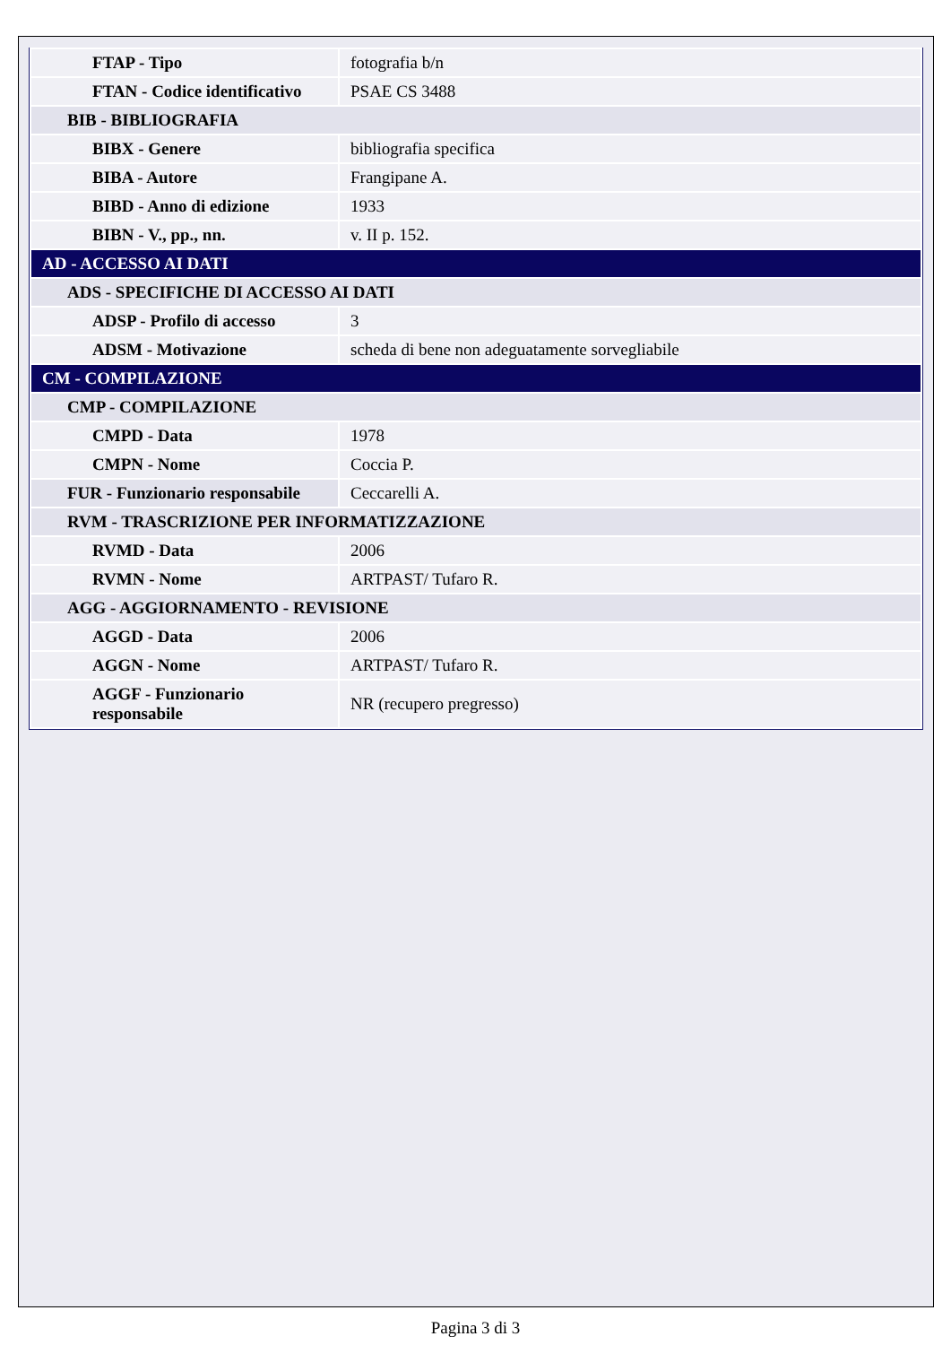| FTAP - Tipo | fotografia b/n |
| FTAN - Codice identificativo | PSAE CS 3488 |
| BIB - BIBLIOGRAFIA | |
| BIBX - Genere | bibliografia specifica |
| BIBA - Autore | Frangipane A. |
| BIBD - Anno di edizione | 1933 |
| BIBN - V., pp., nn. | v. II p. 152. |
| AD - ACCESSO AI DATI | |
| ADS - SPECIFICHE DI ACCESSO AI DATI | |
| ADSP - Profilo di accesso | 3 |
| ADSM - Motivazione | scheda di bene non adeguatamente sorvegliabile |
| CM - COMPILAZIONE | |
| CMP - COMPILAZIONE | |
| CMPD - Data | 1978 |
| CMPN - Nome | Coccia P. |
| FUR - Funzionario responsabile | Ceccarelli A. |
| RVM - TRASCRIZIONE PER INFORMATIZZAZIONE | |
| RVMD - Data | 2006 |
| RVMN - Nome | ARTPAST/ Tufaro R. |
| AGG - AGGIORNAMENTO - REVISIONE | |
| AGGD - Data | 2006 |
| AGGN - Nome | ARTPAST/ Tufaro R. |
| AGGF - Funzionario responsabile | NR (recupero pregresso) |
Pagina 3 di 3